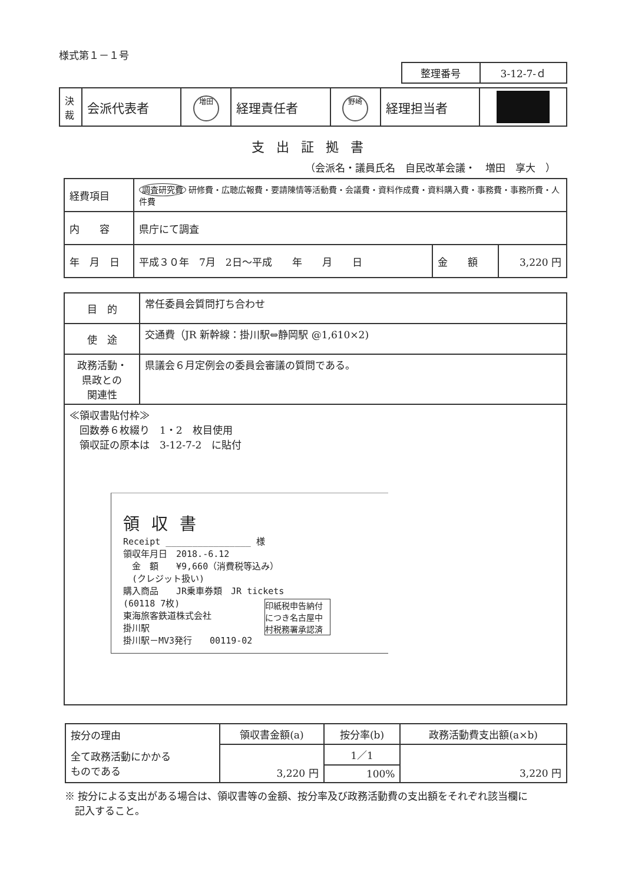様式第１－１号
| 整理番号 | 3-12-7-ｄ |
| 決 裁 | 会派代表者 | 増田 | 経理責任者 | 野崎 | 経理担当者 | |
支出証拠書
（会派名・議員氏名　自民改革会議・　増田　享大　）
| 経費項目 | 調査研究費 研修費・広聴広報費・要請陳情等活動費・会議費・資料作成費・資料購入費・事務費・事務所費・人件費 | | |
| 内 容 | 県庁にて調査 | | |
| 年 月 日 | 平成３０年 7月 2日～平成 年 月 日 | 金 額 | 3,220 円 |
| 目 的 | 常任委員会質問打ち合わせ |
| 使 途 | 交通費（JR 新幹線：掛川駅⇔静岡駅 @1,610×2) |
| 政務活動・ 県政との 関連性 | 県議会６月定例会の委員会審議の質問である。 |
| ≪領収書貼付枠≫ 回数券６枚綴り 1・2 枚目使用 領収証の原本は 3-12-7-2 に貼付 領収書 Receipt ________________ 様 領収年月日 2018.-6.12 金 額 ¥9,660（消費税等込み） (クレジット扱い) 購入商品 JR乗車券類 JR tickets (60118 7枚) 東海旅客鉄道株式会社 掛川駅 掛川駅－MV3発行 00119-02 印紙税申告納付につき名古屋中村税務署承認済 | |
| 按分の理由 | 領収書金額(a) | 按分率(b) | 政務活動費支出額(a×b) |
| 全て政務活動にかかる ものである | 3,220 円 | 1／1 | 3,220 円 |
| | | 100% | |
※ 按分による支出がある場合は、領収書等の金額、按分率及び政務活動費の支出額をそれぞれ該当欄に
　記入すること。